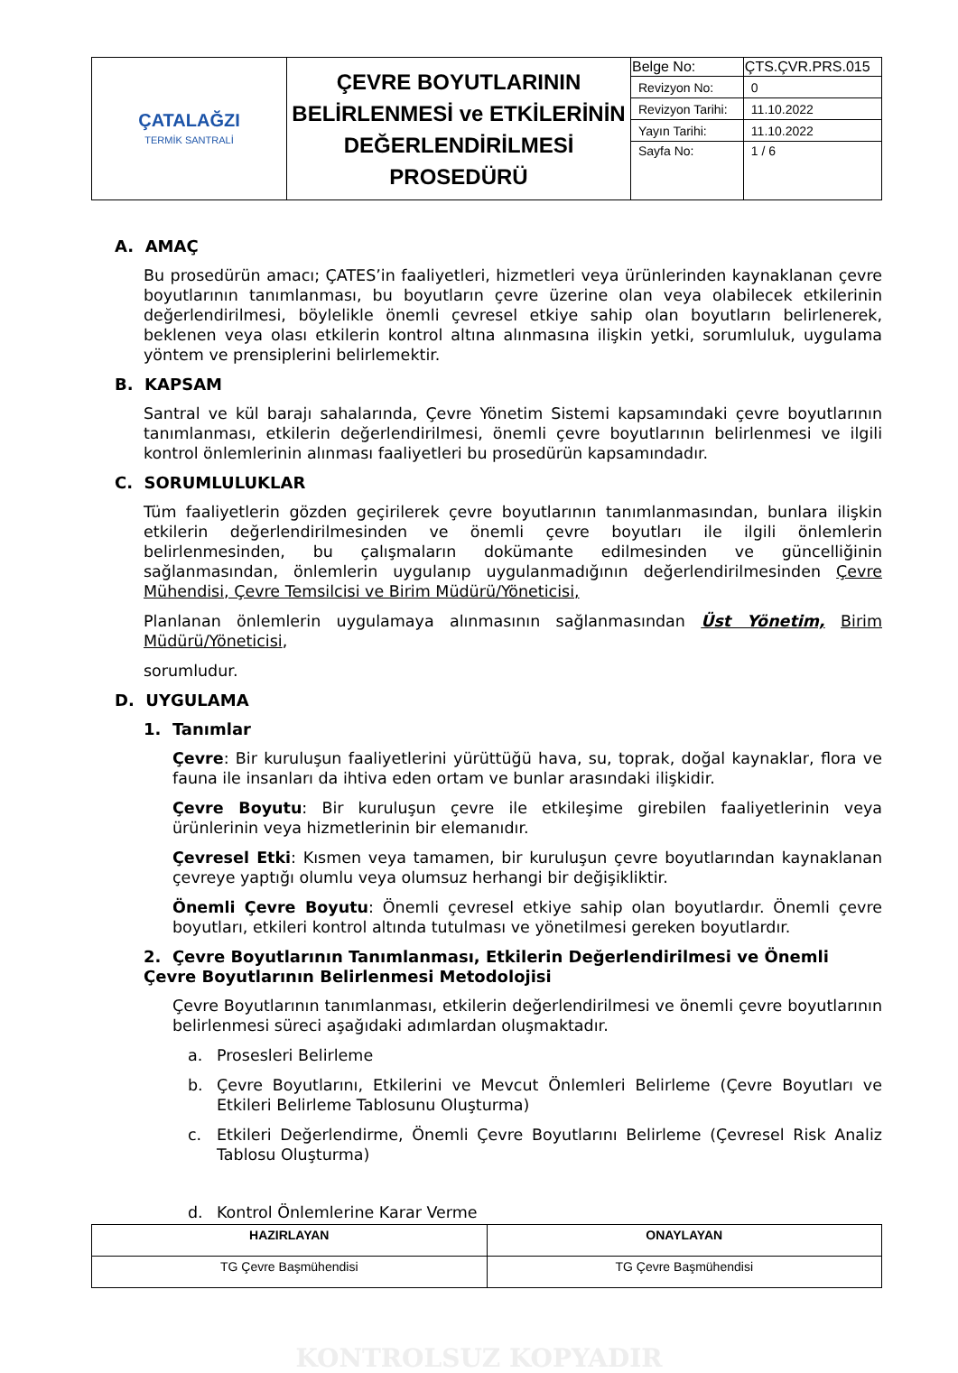| ÇATALAĞZI TERMİK SANTRALİ | ÇEVRE BOYUTLARININ BELİRLENMESİ ve ETKİLERİNİN DEĞERLENDİRİLMESİ PROSEDÜRÜ | Belge No: | ÇTS.ÇVR.PRS.015 |
| | | Revizyon No: | 0 |
| | | Revizyon Tarihi: | 11.10.2022 |
| | | Yayın Tarihi: | 11.10.2022 |
| | | Sayfa No: | 1 / 6 |
A. AMAÇ
Bu prosedürün amacı; ÇATES’in faaliyetleri, hizmetleri veya ürünlerinden kaynaklanan çevre boyutlarının tanımlanması, bu boyutların çevre üzerine olan veya olabilecek etkilerinin değerlendirilmesi, böylelikle önemli çevresel etkiye sahip olan boyutların belirlenerek, beklenen veya olası etkilerin kontrol altına alınmasına ilişkin yetki, sorumluluk, uygulama yöntem ve prensiplerini belirlemektir.
B. KAPSAM
Santral ve kül barajı sahalarında, Çevre Yönetim Sistemi kapsamındaki çevre boyutlarının tanımlanması, etkilerin değerlendirilmesi, önemli çevre boyutlarının belirlenmesi ve ilgili kontrol önlemlerinin alınması faaliyetleri bu prosedürün kapsamındadır.
C. SORUMLULUKLAR
Tüm faaliyetlerin gözden geçirilerek çevre boyutlarının tanımlanmasından, bunlara ilişkin etkilerin değerlendirilmesinden ve önemli çevre boyutları ile ilgili önlemlerin belirlenmesinden, bu çalışmaların dokümante edilmesinden ve güncelliğinin sağlanmasından, önlemlerin uygulanıp uygulanmadığının değerlendirilmesinden Çevre Mühendisi, Çevre Temsilcisi ve Birim Müdürü/Yöneticisi,
Planlanan önlemlerin uygulamaya alınmasının sağlanmasından Üst Yönetim, Birim Müdürü/Yöneticisi,
sorumludur.
D. UYGULAMA
1. Tanımlar
Çevre: Bir kuruluşun faaliyetlerini yürüttüğü hava, su, toprak, doğal kaynaklar, flora ve fauna ile insanları da ihtiva eden ortam ve bunlar arasındaki ilişkidir.
Çevre Boyutu: Bir kuruluşun çevre ile etkileşime girebilen faaliyetlerinin veya ürünlerinin veya hizmetlerinin bir elemanıdır.
Çevresel Etki: Kısmen veya tamamen, bir kuruluşun çevre boyutlarından kaynaklanan çevreye yaptığı olumlu veya olumsuz herhangi bir değişikliktir.
Önemli Çevre Boyutu: Önemli çevresel etkiye sahip olan boyutlardır. Önemli çevre boyutları, etkileri kontrol altında tutulması ve yönetilmesi gereken boyutlardır.
2. Çevre Boyutlarının Tanımlanması, Etkilerin Değerlendirilmesi ve Önemli Çevre Boyutlarının Belirlenmesi Metodolojisi
Çevre Boyutlarının tanımlanması, etkilerin değerlendirilmesi ve önemli çevre boyutlarının belirlenmesi süreci aşağıdaki adımlardan oluşmaktadır.
a. Prosesleri Belirleme
b. Çevre Boyutlarını, Etkilerini ve Mevcut Önlemleri Belirleme (Çevre Boyutları ve Etkileri Belirleme Tablosunu Oluşturma)
c. Etkileri Değerlendirme, Önemli Çevre Boyutlarını Belirleme (Çevresel Risk Analiz Tablosu Oluşturma)
d. Kontrol Önlemlerine Karar Verme
| HAZIRLAYAN | ONAYLAYAN |
| --- | --- |
| TG Çevre Başmühendisi | TG Çevre Başmühendisi |
KONTROLSUZ KOPYADIR